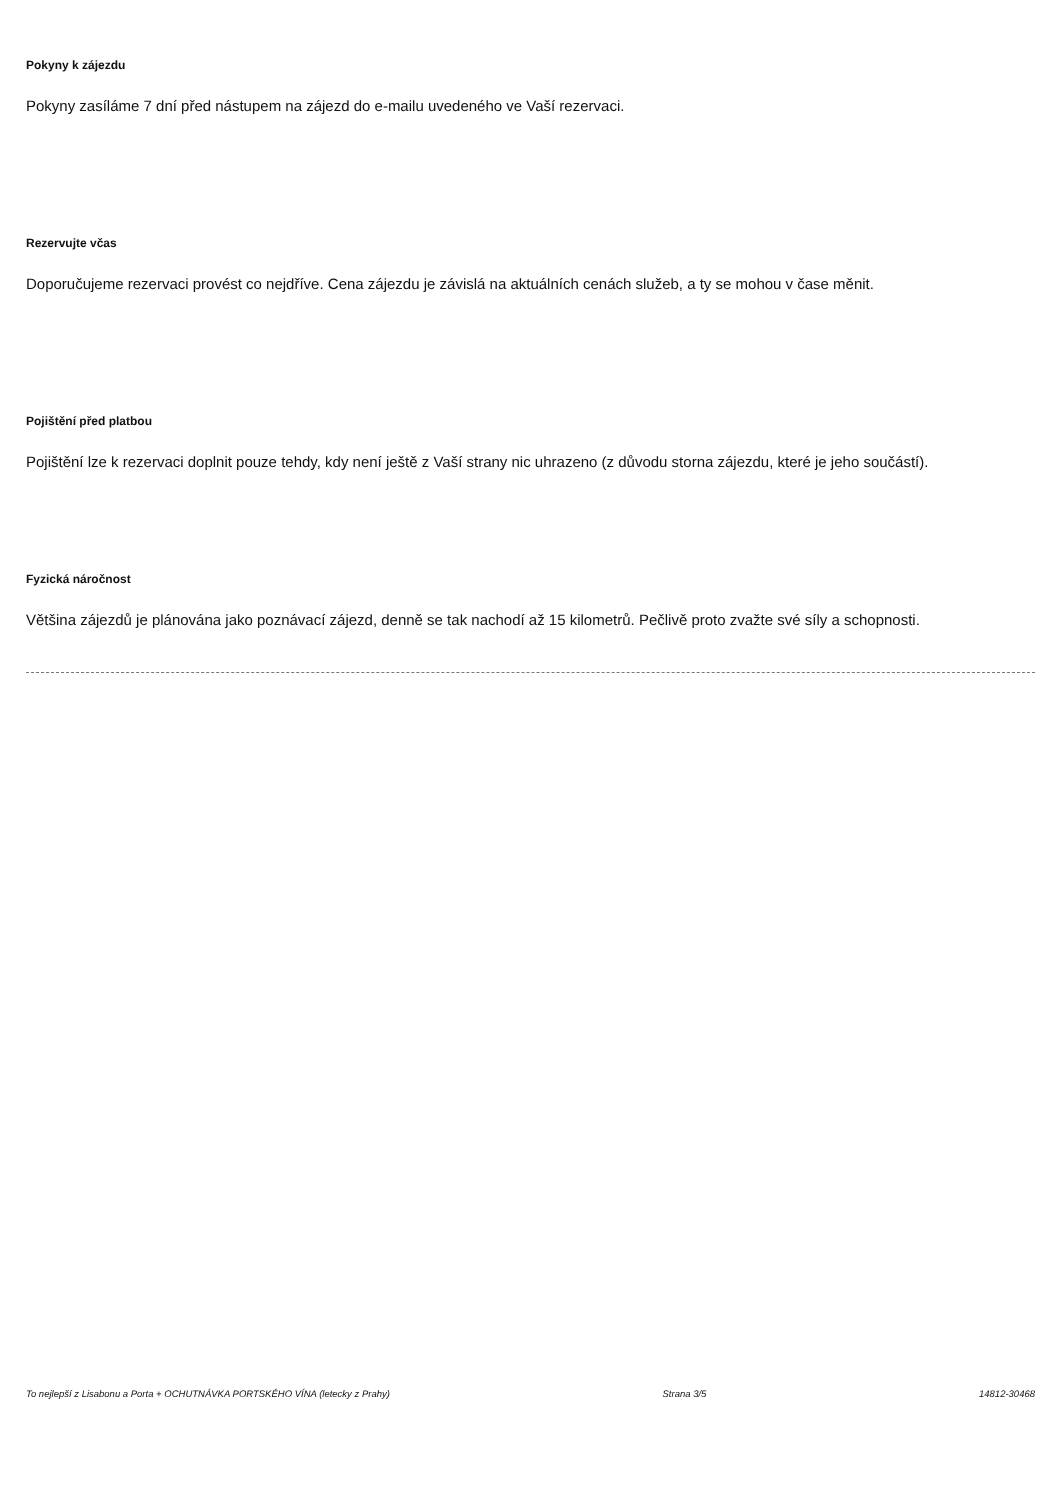Pokyny k zájezdu
Pokyny zasíláme 7 dní před nástupem na zájezd do e-mailu uvedeného ve Vaší rezervaci.
Rezervujte včas
Doporučujeme rezervaci provést co nejdříve. Cena zájezdu je závislá na aktuálních cenách služeb, a ty se mohou v čase měnit.
Pojištění před platbou
Pojištění lze k rezervaci doplnit pouze tehdy, kdy není ještě z Vaší strany nic uhrazeno (z důvodu storna zájezdu, které je jeho součástí).
Fyzická náročnost
Většina zájezdů je plánována jako poznávací zájezd, denně se tak nachodí až 15 kilometrů. Pečlivě proto zvažte své síly a schopnosti.
To nejlepší z Lisabonu a Porta + OCHUTNÁVKA PORTSKÉHO VÍNA (letecky z Prahy) Strana 3/5 14812-30468